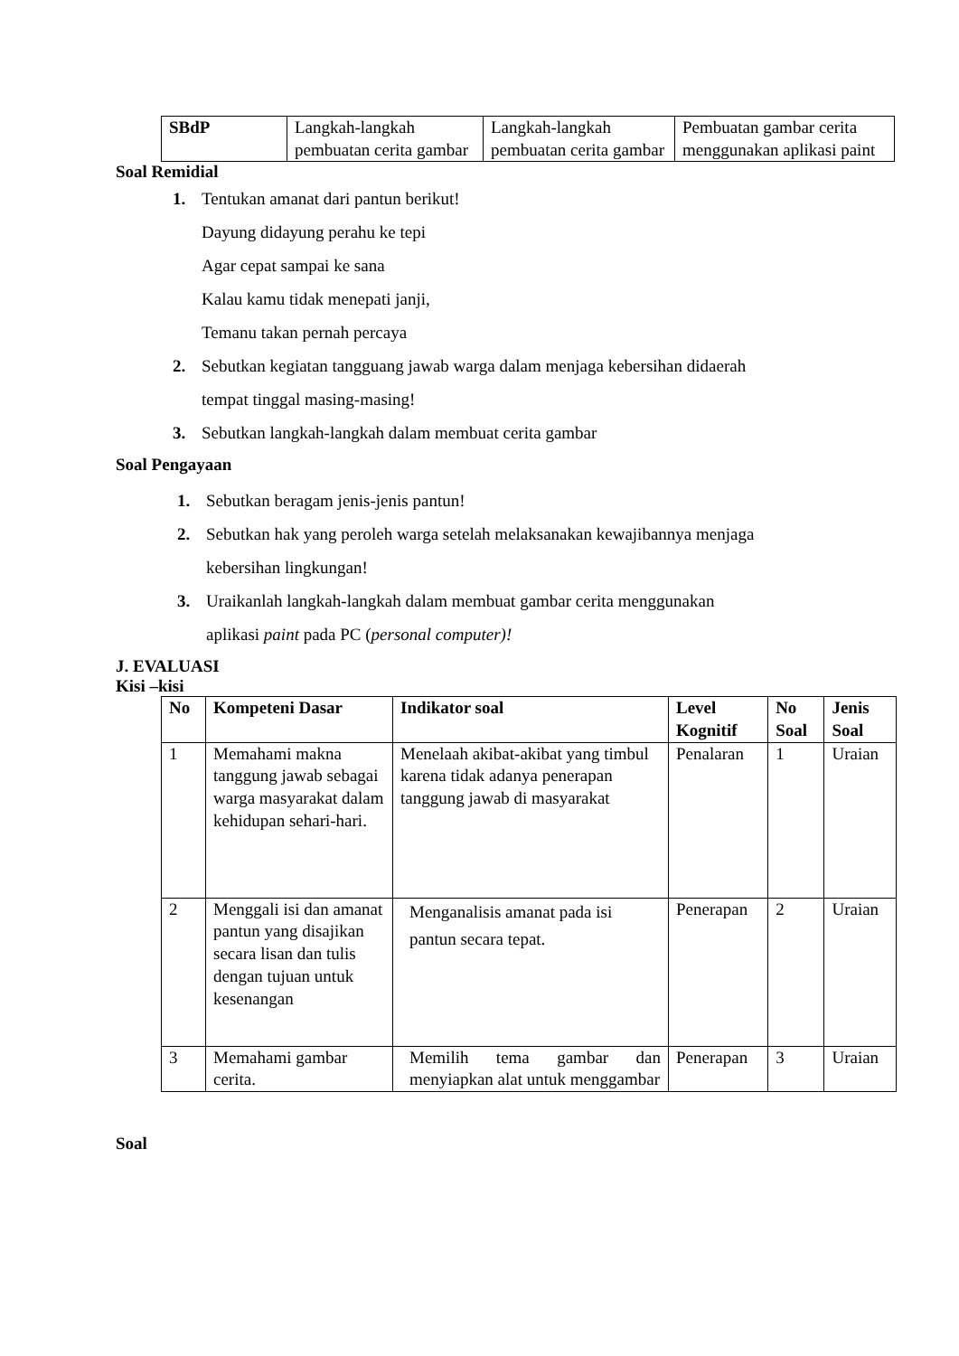| SBdP | Langkah-langkah pembuatan cerita gambar | Langkah-langkah pembuatan cerita gambar | Pembuatan gambar cerita menggunakan aplikasi paint |
Soal Remidial
1. Tentukan amanat dari pantun berikut!
Dayung didayung perahu ke tepi
Agar cepat sampai ke sana
Kalau kamu tidak menepati janji,
Temanu takan pernah percaya
2. Sebutkan kegiatan tangguang jawab warga dalam menjaga kebersihan didaerah
tempat tinggal masing-masing!
3. Sebutkan langkah-langkah dalam membuat cerita gambar
Soal Pengayaan
1. Sebutkan beragam jenis-jenis pantun!
2. Sebutkan hak yang peroleh warga setelah melaksanakan kewajibannya menjaga
kebersihan lingkungan!
3. Uraikanlah langkah-langkah dalam membuat gambar cerita menggunakan
aplikasi paint pada PC (personal computer)!
J. EVALUASI
Kisi –kisi
| No | Kompeteni Dasar | Indikator soal | Level Kognitif | No Soal | Jenis Soal |
| --- | --- | --- | --- | --- | --- |
| 1 | Memahami makna tanggung jawab sebagai warga masyarakat dalam kehidupan sehari-hari. | Menelaah akibat-akibat yang timbul karena tidak adanya penerapan tanggung jawab di masyarakat | Penalaran | 1 | Uraian |
| 2 | Menggali isi dan amanat pantun yang disajikan secara lisan dan tulis dengan tujuan untuk kesenangan | Menganalisis amanat pada isi pantun secara tepat. | Penerapan | 2 | Uraian |
| 3 | Memahami gambar cerita. | Memilih tema gambar dan menyiapkan alat untuk menggambar | Penerapan | 3 | Uraian |
Soal